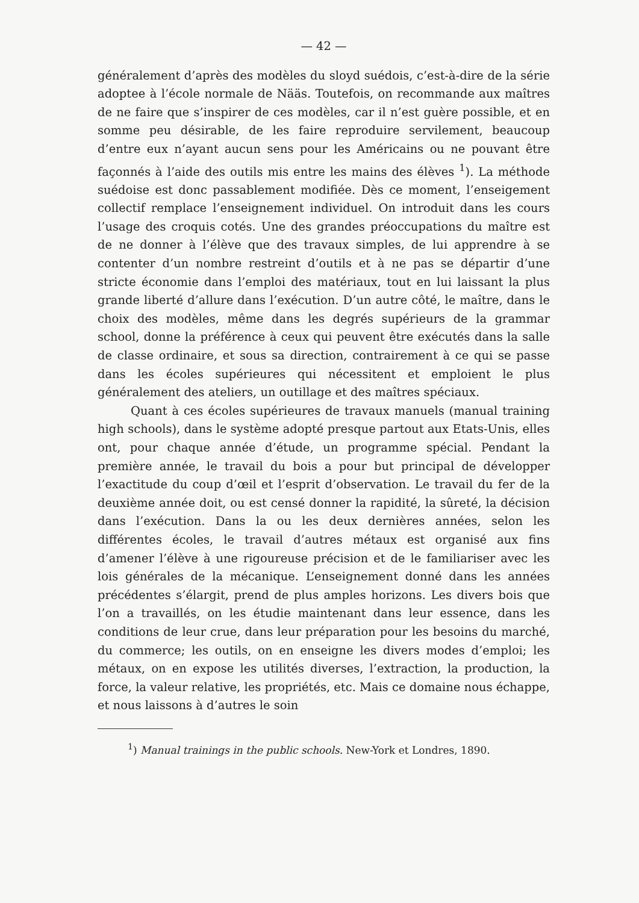— 42 —
généralement d’après des modèles du sloyd suédois, c’est-à-dire de la série adoptee à l’école normale de Nääs. Toutefois, on recommande aux maîtres de ne faire que s’inspirer de ces modèles, car il n’est guère possible, et en somme peu désirable, de les faire reproduire servilement, beaucoup d’entre eux n’ayant aucun sens pour les Américains ou ne pouvant être façonnés à l’aide des outils mis entre les mains des élèves <sup>1</sup>). La méthode suédoise est donc passablement modifiée. Dès ce moment, l’enseigement collectif remplace l’enseignement individuel. On introduit dans les cours l’usage des croquis cotés. Une des grandes préoccupations du maître est de ne donner à l’élève que des travaux simples, de lui apprendre à se contenter d’un nombre restreint d’outils et à ne pas se départir d’une stricte économie dans l’emploi des matériaux, tout en lui laissant la plus grande liberté d’allure dans l’exécution. D’un autre côté, le maître, dans le choix des modèles, même dans les degrés supérieurs de la grammar school, donne la préférence à ceux qui peuvent être exécutés dans la salle de classe ordinaire, et sous sa direction, contrairement à ce qui se passe dans les écoles supérieures qui nécessitent et emploient le plus généralement des ateliers, un outillage et des maîtres spéciaux.
Quant à ces écoles supérieures de travaux manuels (manual training high schools), dans le système adopté presque partout aux Etats-Unis, elles ont, pour chaque année d’étude, un programme spécial. Pendant la première année, le travail du bois a pour but principal de développer l’exactitude du coup d’œil et l’esprit d’observation. Le travail du fer de la deuxième année doit, ou est censé donner la rapidité, la sûreté, la décision dans l’exécution. Dans la ou les deux dernières années, selon les différentes écoles, le travail d’autres métaux est organisé aux fins d’amener l’élève à une rigoureuse précision et de le familiariser avec les lois générales de la mécanique. L’enseignement donné dans les années précédentes s’élargit, prend de plus amples horizons. Les divers bois que l’on a travaillés, on les étudie maintenant dans leur essence, dans les conditions de leur crue, dans leur préparation pour les besoins du marché, du commerce; les outils, on en enseigne les divers modes d’emploi; les métaux, on en expose les utilités diverses, l’extraction, la production, la force, la valeur relative, les propriétés, etc. Mais ce domaine nous échappe, et nous laissons à d’autres le soin
<sup>1</sup>) Manual trainings in the public schools. New-York et Londres, 1890.